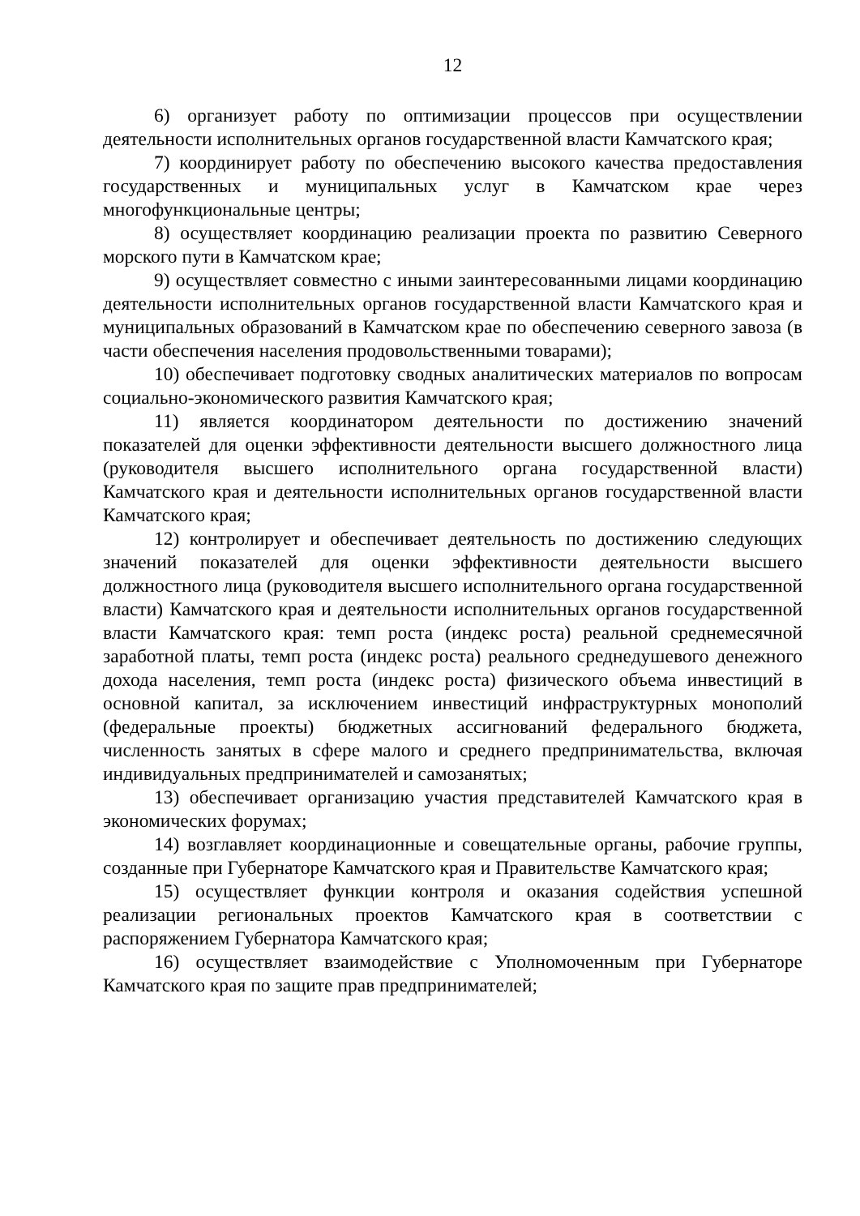12
6) организует работу по оптимизации процессов при осуществлении деятельности исполнительных органов государственной власти Камчатского края;
7) координирует работу по обеспечению высокого качества предоставления государственных и муниципальных услуг в Камчатском крае через многофункциональные центры;
8) осуществляет координацию реализации проекта по развитию Северного морского пути в Камчатском крае;
9) осуществляет совместно с иными заинтересованными лицами координацию деятельности исполнительных органов государственной власти Камчатского края и муниципальных образований в Камчатском крае по обеспечению северного завоза (в части обеспечения населения продовольственными товарами);
10) обеспечивает подготовку сводных аналитических материалов по вопросам социально-экономического развития Камчатского края;
11) является координатором деятельности по достижению значений показателей для оценки эффективности деятельности высшего должностного лица (руководителя высшего исполнительного органа государственной власти) Камчатского края и деятельности исполнительных органов государственной власти Камчатского края;
12) контролирует и обеспечивает деятельность по достижению следующих значений показателей для оценки эффективности деятельности высшего должностного лица (руководителя высшего исполнительного органа государственной власти) Камчатского края и деятельности исполнительных органов государственной власти Камчатского края: темп роста (индекс роста) реальной среднемесячной заработной платы, темп роста (индекс роста) реального среднедушевого денежного дохода населения, темп роста (индекс роста) физического объема инвестиций в основной капитал, за исключением инвестиций инфраструктурных монополий (федеральные проекты) бюджетных ассигнований федерального бюджета, численность занятых в сфере малого и среднего предпринимательства, включая индивидуальных предпринимателей и самозанятых;
13) обеспечивает организацию участия представителей Камчатского края в экономических форумах;
14) возглавляет координационные и совещательные органы, рабочие группы, созданные при Губернаторе Камчатского края и Правительстве Камчатского края;
15) осуществляет функции контроля и оказания содействия успешной реализации региональных проектов Камчатского края в соответствии с распоряжением Губернатора Камчатского края;
16) осуществляет взаимодействие с Уполномоченным при Губернаторе Камчатского края по защите прав предпринимателей;